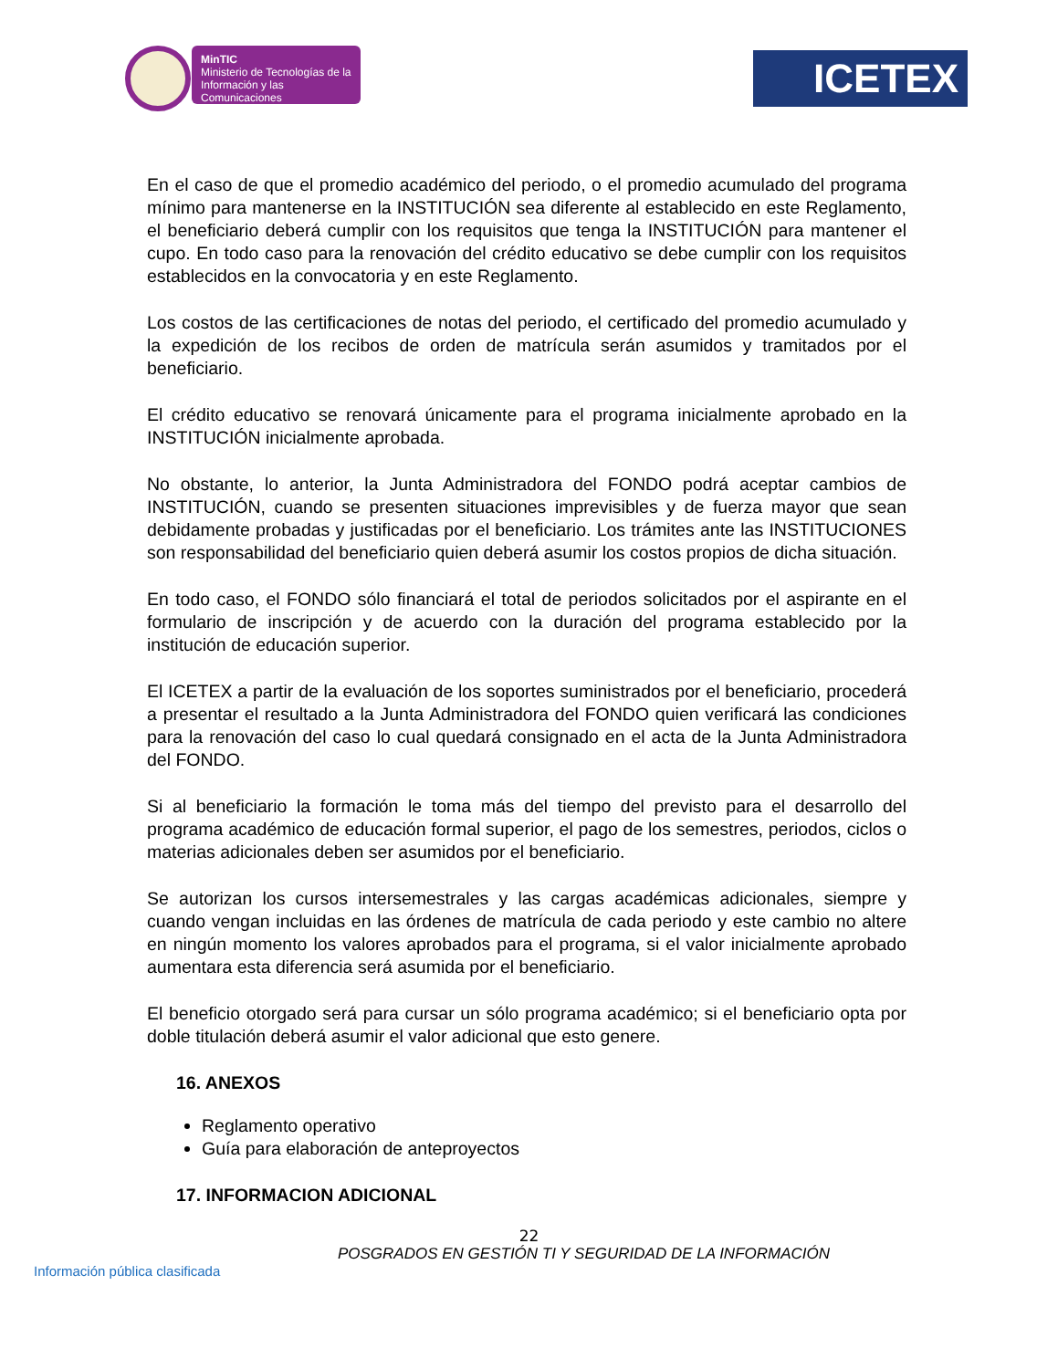MinTIC
Ministerio de Tecnologías de la Información y las Comunicaciones
ICETEX
En el caso de que el promedio académico del periodo, o el promedio acumulado del programa mínimo para mantenerse en la INSTITUCIÓN sea diferente al establecido en este Reglamento, el beneficiario deberá cumplir con los requisitos que tenga la INSTITUCIÓN para mantener el cupo. En todo caso para la renovación del crédito educativo se debe cumplir con los requisitos establecidos en la convocatoria y en este Reglamento.
Los costos de las certificaciones de notas del periodo, el certificado del promedio acumulado y la expedición de los recibos de orden de matrícula serán asumidos y tramitados por el beneficiario.
El crédito educativo se renovará únicamente para el programa inicialmente aprobado en la INSTITUCIÓN inicialmente aprobada.
No obstante, lo anterior, la Junta Administradora del FONDO podrá aceptar cambios de INSTITUCIÓN, cuando se presenten situaciones imprevisibles y de fuerza mayor que sean debidamente probadas y justificadas por el beneficiario. Los trámites ante las INSTITUCIONES son responsabilidad del beneficiario quien deberá asumir los costos propios de dicha situación.
En todo caso, el FONDO sólo financiará el total de periodos solicitados por el aspirante en el formulario de inscripción y de acuerdo con la duración del programa establecido por la institución de educación superior.
El ICETEX a partir de la evaluación de los soportes suministrados por el beneficiario, procederá a presentar el resultado a la Junta Administradora del FONDO quien verificará las condiciones para la renovación del caso lo cual quedará consignado en el acta de la Junta Administradora del FONDO.
Si al beneficiario la formación le toma más del tiempo del previsto para el desarrollo del programa académico de educación formal superior, el pago de los semestres, periodos, ciclos o materias adicionales deben ser asumidos por el beneficiario.
Se autorizan los cursos intersemestrales y las cargas académicas adicionales, siempre y cuando vengan incluidas en las órdenes de matrícula de cada periodo y este cambio no altere en ningún momento los valores aprobados para el programa, si el valor inicialmente aprobado aumentara esta diferencia será asumida por el beneficiario.
El beneficio otorgado será para cursar un sólo programa académico; si el beneficiario opta por doble titulación deberá asumir el valor adicional que esto genere.
16. ANEXOS
Reglamento operativo
Guía para elaboración de anteproyectos
17. INFORMACION ADICIONAL
22
POSGRADOS EN GESTIÓN TI Y SEGURIDAD DE LA INFORMACIÓN
Información pública clasificada